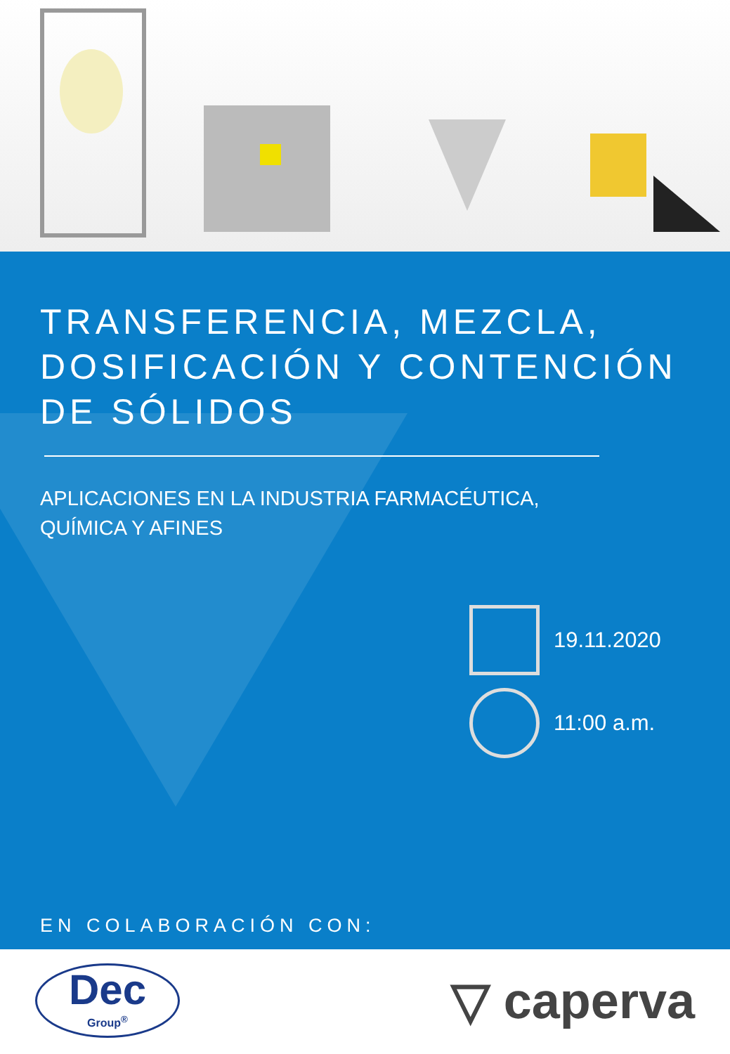TRANSFERENCIA, MEZCLA,
DOSIFICACIÓN Y CONTENCIÓN
DE SÓLIDOS
APLICACIONES EN LA INDUSTRIA FARMACÉUTICA,
QUÍMICA Y AFINES
19.11.2020
11:00 a.m.
EN COLABORACIÓN CON:
Dec
Group<sup>®</sup>
▽ caperva